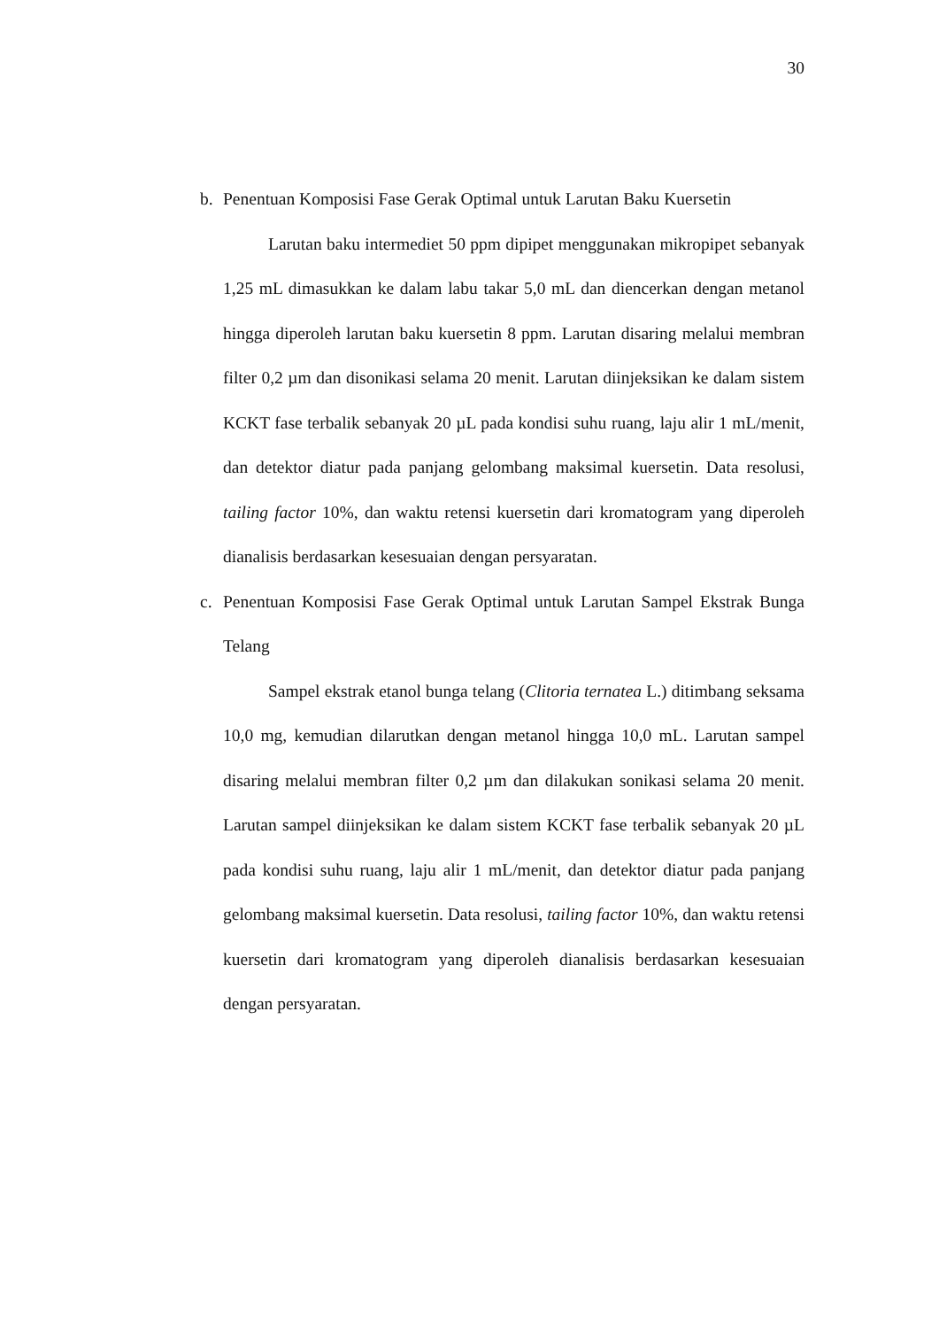30
b. Penentuan Komposisi Fase Gerak Optimal untuk Larutan Baku Kuersetin
Larutan baku intermediet 50 ppm dipipet menggunakan mikropipet sebanyak 1,25 mL dimasukkan ke dalam labu takar 5,0 mL dan diencerkan dengan metanol hingga diperoleh larutan baku kuersetin 8 ppm. Larutan disaring melalui membran filter 0,2 µm dan disonikasi selama 20 menit. Larutan diinjeksikan ke dalam sistem KCKT fase terbalik sebanyak 20 µL pada kondisi suhu ruang, laju alir 1 mL/menit, dan detektor diatur pada panjang gelombang maksimal kuersetin. Data resolusi, tailing factor 10%, dan waktu retensi kuersetin dari kromatogram yang diperoleh dianalisis berdasarkan kesesuaian dengan persyaratan.
c. Penentuan Komposisi Fase Gerak Optimal untuk Larutan Sampel Ekstrak Bunga Telang
Sampel ekstrak etanol bunga telang (Clitoria ternatea L.) ditimbang seksama 10,0 mg, kemudian dilarutkan dengan metanol hingga 10,0 mL. Larutan sampel disaring melalui membran filter 0,2 µm dan dilakukan sonikasi selama 20 menit. Larutan sampel diinjeksikan ke dalam sistem KCKT fase terbalik sebanyak 20 µL pada kondisi suhu ruang, laju alir 1 mL/menit, dan detektor diatur pada panjang gelombang maksimal kuersetin. Data resolusi, tailing factor 10%, dan waktu retensi kuersetin dari kromatogram yang diperoleh dianalisis berdasarkan kesesuaian dengan persyaratan.